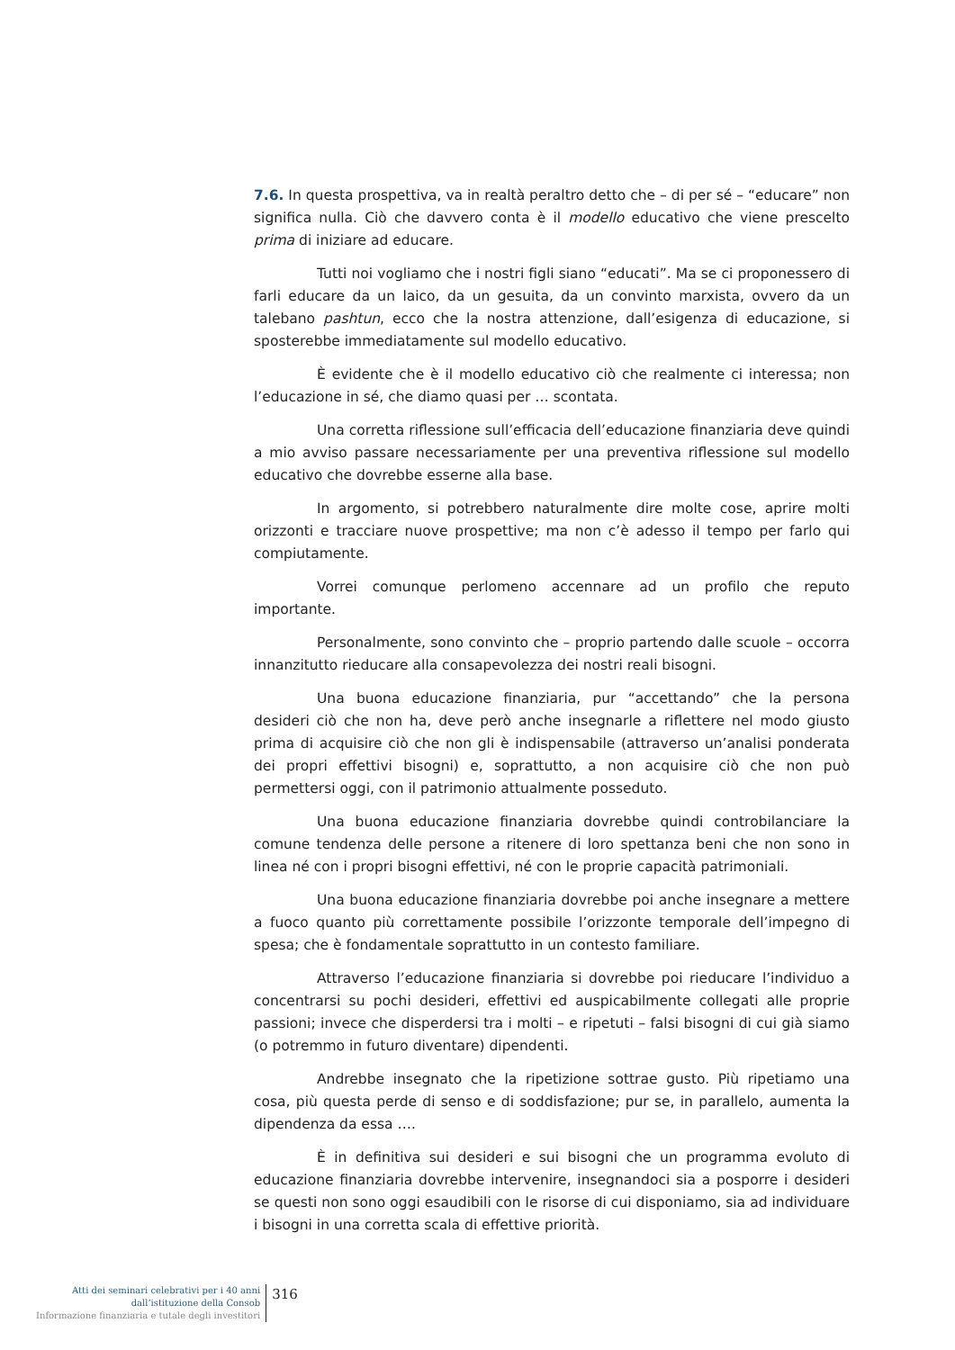7.6. In questa prospettiva, va in realtà peraltro detto che – di per sé – “educare” non significa nulla. Ciò che davvero conta è il modello educativo che viene prescelto prima di iniziare ad educare.
Tutti noi vogliamo che i nostri figli siano “educati”. Ma se ci proponessero di farli educare da un laico, da un gesuita, da un convinto marxista, ovvero da un talebano pashtun, ecco che la nostra attenzione, dall’esigenza di educazione, si sposterebbe immediatamente sul modello educativo.
È evidente che è il modello educativo ciò che realmente ci interessa; non l’educazione in sé, che diamo quasi per … scontata.
Una corretta riflessione sull’efficacia dell’educazione finanziaria deve quindi a mio avviso passare necessariamente per una preventiva riflessione sul modello educativo che dovrebbe esserne alla base.
In argomento, si potrebbero naturalmente dire molte cose, aprire molti orizzonti e tracciare nuove prospettive; ma non c’è adesso il tempo per farlo qui compiutamente.
Vorrei comunque perlomeno accennare ad un profilo che reputo importante.
Personalmente, sono convinto che – proprio partendo dalle scuole – occorra innanzitutto rieducare alla consapevolezza dei nostri reali bisogni.
Una buona educazione finanziaria, pur “accettando” che la persona desideri ciò che non ha, deve però anche insegnarle a riflettere nel modo giusto prima di acquisire ciò che non gli è indispensabile (attraverso un’analisi ponderata dei propri effettivi bisogni) e, soprattutto, a non acquisire ciò che non può permettersi oggi, con il patrimonio attualmente posseduto.
Una buona educazione finanziaria dovrebbe quindi controbilanciare la comune tendenza delle persone a ritenere di loro spettanza beni che non sono in linea né con i propri bisogni effettivi, né con le proprie capacità patrimoniali.
Una buona educazione finanziaria dovrebbe poi anche insegnare a mettere a fuoco quanto più correttamente possibile l’orizzonte temporale dell’impegno di spesa; che è fondamentale soprattutto in un contesto familiare.
Attraverso l’educazione finanziaria si dovrebbe poi rieducare l’individuo a concentrarsi su pochi desideri, effettivi ed auspicabilmente collegati alle proprie passioni; invece che disperdersi tra i molti – e ripetuti – falsi bisogni di cui già siamo (o potremmo in futuro diventare) dipendenti.
Andrebbe insegnato che la ripetizione sottrae gusto. Più ripetiamo una cosa, più questa perde di senso e di soddisfazione; pur se, in parallelo, aumenta la dipendenza da essa ….
È in definitiva sui desideri e sui bisogni che un programma evoluto di educazione finanziaria dovrebbe intervenire, insegnandoci sia a posporre i desideri se questi non sono oggi esaudibili con le risorse di cui disponiamo, sia ad individuare i bisogni in una corretta scala di effettive priorità.
Atti dei seminari celebrativi per i 40 anni
dall’istituzione della Consob
Informazione finanziaria e tutale degli investitori
316